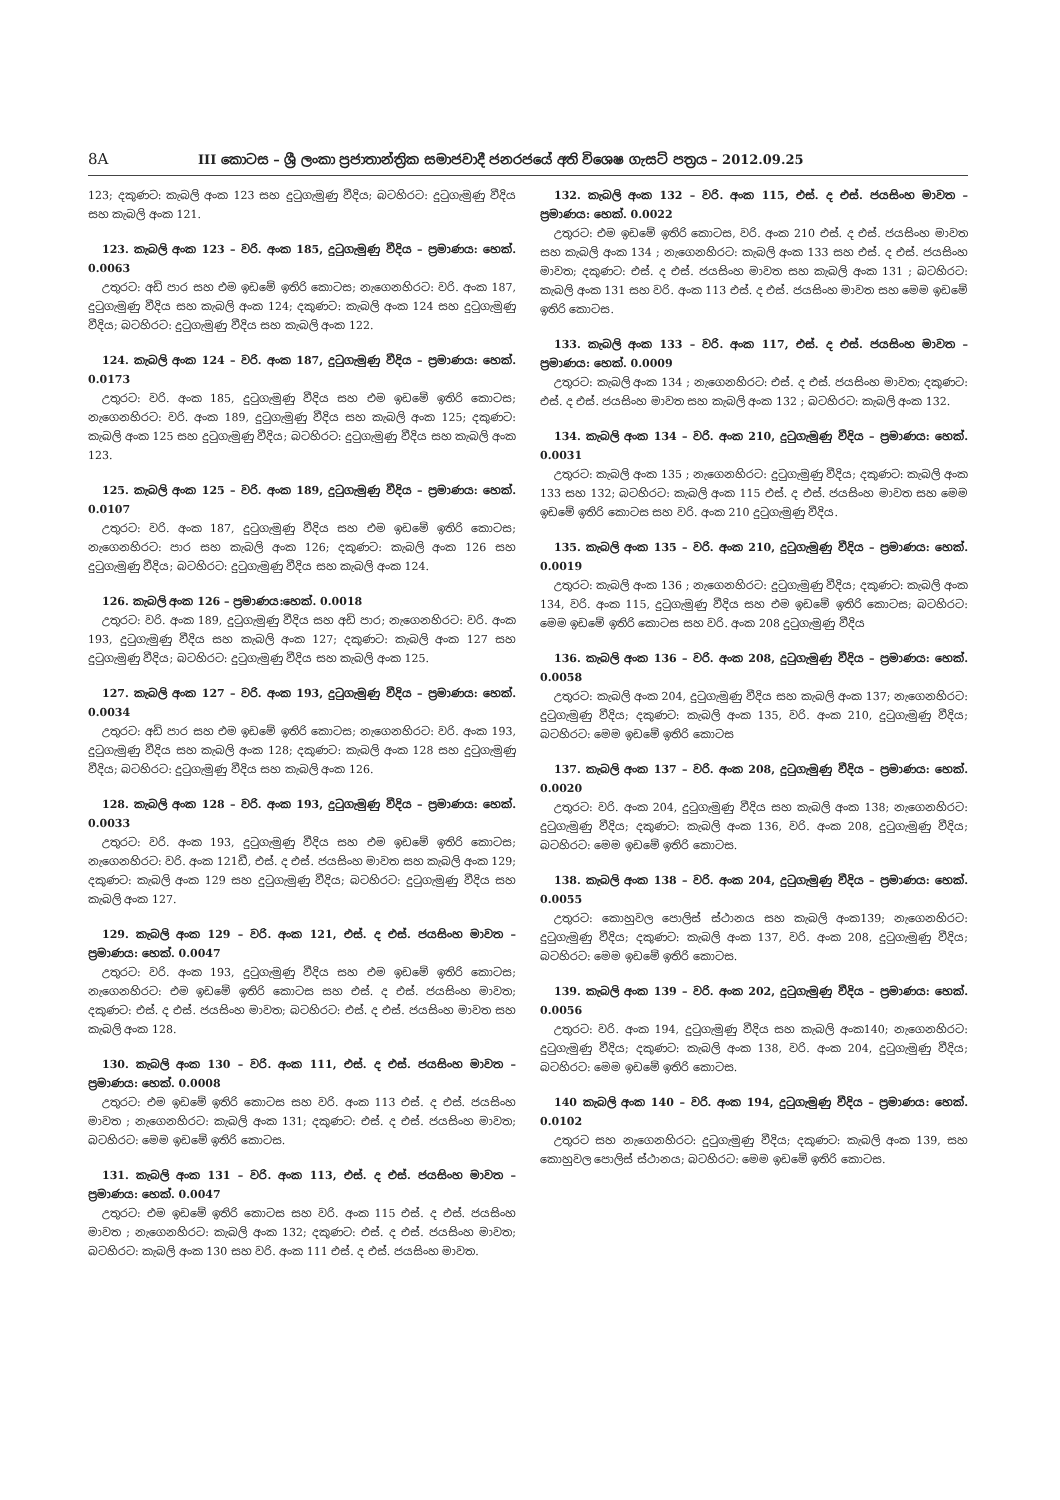8A III කොටස – ශ්‍රී ලංකා ප්‍රජාතාන්ත්‍රික සමාජවාදී ජනරජයේ අති විශෙෂ ගැසට් පත්‍රය – 2012.09.25
123; දකුණට: කැබලි අංක 123 සහ දුටුගැමුණු වීදිය; බටහිරට: දුටුගැමුණු වීදිය සහ කැබලි අංක 121.
123. කැබලි අංක 123 – වරි. අංක 185, දුටුගැමුණු වීදිය – ප්‍රමාණය: හෙක්. 0.0063
උතුරට: අඩි පාර සහ එම ඉඩමේ ඉතිරි කොටස; නැගෙනහිරට: වරි. අංක 187, දුටුගැමුණු වීදිය සහ කැබලි අංක 124; දකුණට: කැබලි අංක 124 සහ දුටුගැමුණු වීදිය; බටහිරට: දුටුගැමුණු වීදිය සහ කැබලි අංක 122.
124. කැබලි අංක 124 – වරි. අංක 187, දුටුගැමුණු වීදිය – ප්‍රමාණය: හෙක්. 0.0173
උතුරට: වරි. අංක 185, දුටුගැමුණු වීදිය සහ එම ඉඩමේ ඉතිරි කොටස; නැගෙනහිරට: වරි. අංක 189, දුටුගැමුණු වීදිය සහ කැබලි අංක 125; දකුණට: කැබලි අංක 125 සහ දුටුගැමුණු වීදිය; බටහිරට: දුටුගැමුණු වීදිය සහ කැබලි අංක 123.
125. කැබලි අංක 125 – වරි. අංක 189, දුටුගැමුණු වීදිය – ප්‍රමාණය: හෙක්. 0.0107
උතුරට: වරි. අංක 187, දුටුගැමුණු වීදිය සහ එම ඉඩමේ ඉතිරි කොටස; නැගෙනහිරට: පාර සහ කැබලි අංක 126; දකුණට: කැබලි අංක 126 සහ දුටුගැමුණු වීදිය; බටහිරට: දුටුගැමුණු වීදිය සහ කැබලි අංක 124.
126. කැබලි අංක 126 – ප්‍රමාණය:හෙක්. 0.0018
උතුරට: වරි. අංක 189, දුටුගැමුණු වීදිය සහ අඩි පාර; නැගෙනහිරට: වරි. අංක 193, දුටුගැමුණු වීදිය සහ කැබලි අංක 127; දකුණට: කැබලි අංක 127 සහ දුටුගැමුණු වීදිය; බටහිරට: දුටුගැමුණු වීදිය සහ කැබලි අංක 125.
127. කැබලි අංක 127 – වරි. අංක 193, දුටුගැමුණු වීදිය – ප්‍රමාණය: හෙක්. 0.0034
උතුරට: අඩි පාර සහ එම ඉඩමේ ඉතිරි කොටස; නැගෙනහිරට: වරි. අංක 193, දුටුගැමුණු වීදිය සහ කැබලි අංක 128; දකුණට: කැබලි අංක 128 සහ දුටුගැමුණු වීදිය; බටහිරට: දුටුගැමුණු වීදිය සහ කැබලි අංක 126.
128. කැබලි අංක 128 – වරි. අංක 193, දුටුගැමුණු වීදිය – ප්‍රමාණය: හෙක්. 0.0033
උතුරට: වරි. අංක 193, දුටුගැමුණු වීදිය සහ එම ඉඩමේ ඉතිරි කොටස; නැගෙනහිරට: වරි. අංක 121ඩී, එස්. ද එස්. ජයසිංහ මාවත සහ කැබලි අංක 129; දකුණට: කැබලි අංක 129 සහ දුටුගැමුණු වීදිය; බටහිරට: දුටුගැමුණු වීදිය සහ කැබලි අංක 127.
129. කැබලි අංක 129 – වරි. අංක 121, එස්. ද එස්. ජයසිංහ මාවත – ප්‍රමාණය: හෙක්. 0.0047
උතුරට: වරි. අංක 193, දුටුගැමුණු වීදිය සහ එම ඉඩමේ ඉතිරි කොටස; නැගෙනහිරට: එම ඉඩමේ ඉතිරි කොටස සහ එස්. ද එස්. ජයසිංහ මාවත; දකුණට: එස්. ද එස්. ජයසිංහ මාවත; බටහිරට: එස්. ද එස්. ජයසිංහ මාවත සහ කැබලි අංක 128.
130. කැබලි අංක 130 – වරි. අංක 111, එස්. ද එස්. ජයසිංහ මාවත – ප්‍රමාණය: හෙක්. 0.0008
උතුරට: එම ඉඩමේ ඉතිරි කොටස සහ වරි. අංක 113 එස්. ද එස්. ජයසිංහ මාවත ; නැගෙනහිරට: කැබලි අංක 131; දකුණට: එස්. ද එස්. ජයසිංහ මාවත; බටහිරට: මෙම ඉඩමේ ඉතිරි කොටස.
131. කැබලි අංක 131 – වරි. අංක 113, එස්. ද එස්. ජයසිංහ මාවත – ප්‍රමාණය: හෙක්. 0.0047
උතුරට: එම ඉඩමේ ඉතිරි කොටස සහ වරි. අංක 115 එස්. ද එස්. ජයසිංහ මාවත ; නැගෙනහිරට: කැබලි අංක 132; දකුණට: එස්. ද එස්. ජයසිංහ මාවත; බටහිරට: කැබලි අංක 130 සහ වරි. අංක 111 එස්. ද එස්. ජයසිංහ මාවත.
132. කැබලි අංක 132 – වරි. අංක 115, එස්. ද එස්. ජයසිංහ මාවත – ප්‍රමාණය: හෙක්. 0.0022
උතුරට: එම ඉඩමේ ඉතිරි කොටස, වරි. අංක 210 එස්. ද එස්. ජයසිංහ මාවත සහ කැබලි අංක 134 ; නැගෙනහිරට: කැබලි අංක 133 සහ එස්. ද එස්. ජයසිංහ මාවත; දකුණට: එස්. ද එස්. ජයසිංහ මාවත සහ කැබලි අංක 131 ; බටහිරට: කැබලි අංක 131 සහ වරි. අංක 113 එස්. ද එස්. ජයසිංහ මාවත සහ මෙම ඉඩමේ ඉතිරි කොටස.
133. කැබලි අංක 133 – වරි. අංක 117, එස්. ද එස්. ජයසිංහ මාවත – ප්‍රමාණය: හෙක්. 0.0009
උතුරට: කැබලි අංක 134 ; නැගෙනහිරට: එස්. ද එස්. ජයසිංහ මාවත; දකුණට: එස්. ද එස්. ජයසිංහ මාවත සහ කැබලි අංක 132 ; බටහිරට: කැබලි අංක 132.
134. කැබලි අංක 134 – වරි. අංක 210, දුටුගැමුණු වීදිය – ප්‍රමාණය: හෙක්. 0.0031
උතුරට: කැබලි අංක 135 ; නැගෙනහිරට: දුටුගැමුණු වීදිය; දකුණට: කැබලි අංක 133 සහ 132; බටහිරට: කැබලි අංක 115 එස්. ද එස්. ජයසිංහ මාවත සහ මෙම ඉඩමේ ඉතිරි කොටස සහ වරි. අංක 210 දුටුගැමුණු වීදිය.
135. කැබලි අංක 135 – වරි. අංක 210, දුටුගැමුණු වීදිය – ප්‍රමාණය: හෙක්. 0.0019
උතුරට: කැබලි අංක 136 ; නැගෙනහිරට: දුටුගැමුණු වීදිය; දකුණට: කැබලි අංක 134, වරි. අංක 115, දුටුගැමුණු වීදිය සහ එම ඉඩමේ ඉතිරි කොටස; බටහිරට: මෙම ඉඩමේ ඉතිරි කොටස සහ වරි. අංක 208 දුටුගැමුණු වීදිය
136. කැබලි අංක 136 – වරි. අංක 208, දුටුගැමුණු වීදිය – ප්‍රමාණය: හෙක්. 0.0058
උතුරට: කැබලි අංක 204, දුටුගැමුණු වීදිය සහ කැබලි අංක 137; නැගෙනහිරට: දුටුගැමුණු වීදිය; දකුණට: කැබලි අංක 135, වරි. අංක 210, දුටුගැමුණු වීදිය; බටහිරට: මෙම ඉඩමේ ඉතිරි කොටස
137. කැබලි අංක 137 – වරි. අංක 208, දුටුගැමුණු වීදිය – ප්‍රමාණය: හෙක්. 0.0020
උතුරට: වරි. අංක 204, දුටුගැමුණු වීදිය සහ කැබලි අංක 138; නැගෙනහිරට: දුටුගැමුණු වීදිය; දකුණට: කැබලි අංක 136, වරි. අංක 208, දුටුගැමුණු වීදිය; බටහිරට: මෙම ඉඩමේ ඉතිරි කොටස.
138. කැබලි අංක 138 – වරි. අංක 204, දුටුගැමුණු වීදිය – ප්‍රමාණය: හෙක්. 0.0055
උතුරට: කොහුවල පොලිස් ස්ථානය සහ කැබලි අංක139; නැගෙනහිරට: දුටුගැමුණු වීදිය; දකුණට: කැබලි අංක 137, වරි. අංක 208, දුටුගැමුණු වීදිය; බටහිරට: මෙම ඉඩමේ ඉතිරි කොටස.
139. කැබලි අංක 139 – වරි. අංක 202, දුටුගැමුණු වීදිය – ප්‍රමාණය: හෙක්. 0.0056
උතුරට: වරි. අංක 194, දුටුගැමුණු වීදිය සහ කැබලි අංක140; නැගෙනහිරට: දුටුගැමුණු වීදිය; දකුණට: කැබලි අංක 138, වරි. අංක 204, දුටුගැමුණු වීදිය; බටහිරට: මෙම ඉඩමේ ඉතිරි කොටස.
140 කැබලි අංක 140 – වරි. අංක 194, දුටුගැමුණු වීදිය – ප්‍රමාණය: හෙක්. 0.0102
උතුරට සහ නැගෙනහිරට: දුටුගැමුණු වීදිය; දකුණට: කැබලි අංක 139, සහ කොහුවල පොලිස් ස්ථානය; බටහිරට: මෙම ඉඩමේ ඉතිරි කොටස.